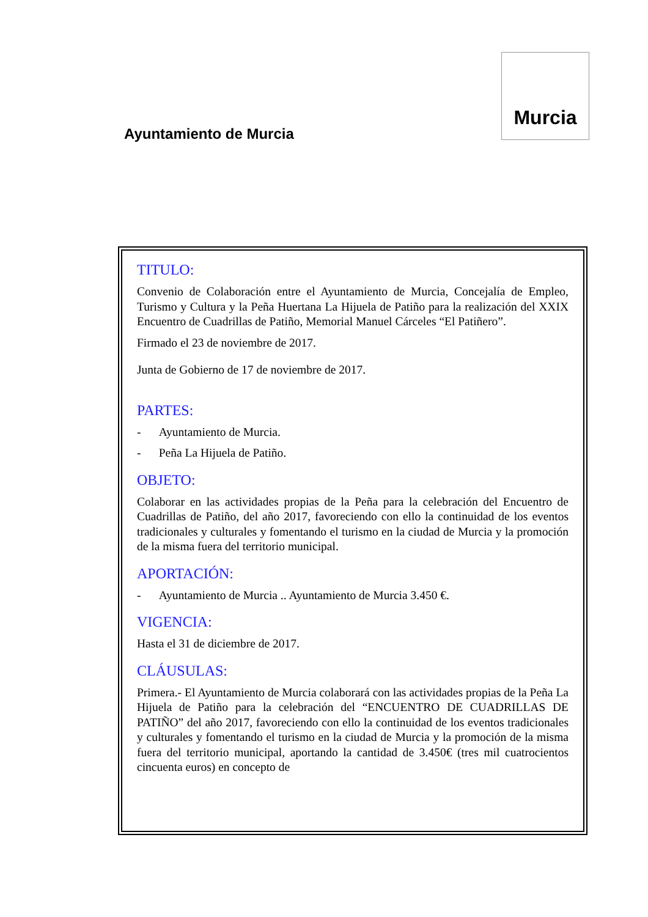Ayuntamiento de Murcia
Murcia
TITULO:
Convenio de Colaboración entre el Ayuntamiento de Murcia, Concejalía de Empleo, Turismo y Cultura y la Peña Huertana La Hijuela de Patiño para la realización del XXIX Encuentro de Cuadrillas de Patiño, Memorial Manuel Cárceles “El Patiñero”.
Firmado el 23 de noviembre de 2017.
Junta de Gobierno de 17 de noviembre de 2017.
PARTES:
- Ayuntamiento de Murcia.
- Peña La Hijuela de Patiño.
OBJETO:
Colaborar en las actividades propias de la Peña para la celebración del Encuentro de Cuadrillas de Patiño, del año 2017, favoreciendo con ello la continuidad de los eventos tradicionales y culturales y fomentando el turismo en la ciudad de Murcia y la promoción de la misma fuera del territorio municipal.
APORTACIÓN:
- Ayuntamiento de Murcia .. Ayuntamiento de Murcia 3.450 €.
VIGENCIA:
Hasta el 31 de diciembre de 2017.
CLÁUSULAS:
Primera.- El Ayuntamiento de Murcia colaborará con las actividades propias de la Peña La Hijuela de Patiño para la celebración del “ENCUENTRO DE CUADRILLAS DE PATIÑO” del año 2017, favoreciendo con ello la continuidad de los eventos tradicionales y culturales y fomentando el turismo en la ciudad de Murcia y la promoción de la misma fuera del territorio municipal, aportando la cantidad de 3.450€ (tres mil cuatrocientos cincuenta euros) en concepto de